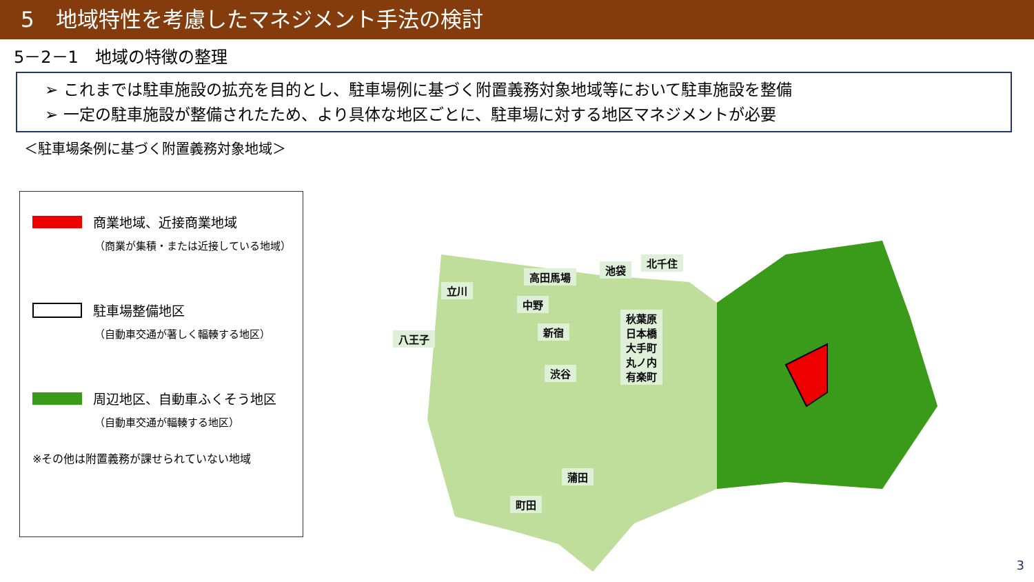5　地域特性を考慮したマネジメント手法の検討
5－2－1　地域の特徴の整理
➢ これまでは駐車施設の拡充を目的とし、駐車場例に基づく附置義務対象地域等において駐車施設を整備
➢ 一定の駐車施設が整備されたため、より具体な地区ごとに、駐車場に対する地区マネジメントが必要
＜駐車場条例に基づく附置義務対象地域＞
商業地域、近接商業地域
（商業が集積・または近接している地域）
駐車場整備地区
（自動車交通が著しく輻輳する地区）
周辺地区、自動車ふくそう地区
（自動車交通が輻輳する地区）
※その他は附置義務が課せられていない地域
北千住
高田馬場
池袋
中野
立川
秋葉原
日本橋
大手町
丸ノ内
有楽町
新宿
八王子
渋谷
蒲田
町田
3